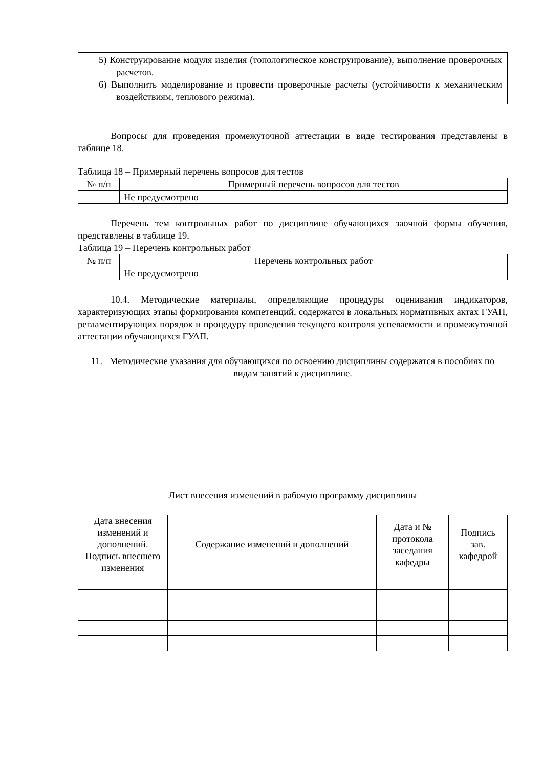| 5) Конструирование модуля изделия (топологическое конструирование), выполнение проверочных расчетов. 6) Выполнить моделирование и провести проверочные расчеты (устойчивости к механическим воздействиям, теплового режима). |
Вопросы для проведения промежуточной аттестации в виде тестирования представлены в таблице 18.
Таблица 18 – Примерный перечень вопросов для тестов
| № п/п | Примерный перечень вопросов для тестов |
| | Не предусмотрено |
Перечень тем контрольных работ по дисциплине обучающихся заочной формы обучения, представлены в таблице 19.
Таблица 19 – Перечень контрольных работ
| № п/п | Перечень контрольных работ |
| | Не предусмотрено |
10.4. Методические материалы, определяющие процедуры оценивания индикаторов, характеризующих этапы формирования компетенций, содержатся в локальных нормативных актах ГУАП, регламентирующих порядок и процедуру проведения текущего контроля успеваемости и промежуточной аттестации обучающихся ГУАП.
11. Методические указания для обучающихся по освоению дисциплины содержатся в пособиях по видам занятий к дисциплине.
Лист внесения изменений в рабочую программу дисциплины
| Дата внесения изменений и дополнений. Подпись внесшего изменения | Содержание изменений и дополнений | Дата и № протокола заседания кафедры | Подпись зав. кафедрой |